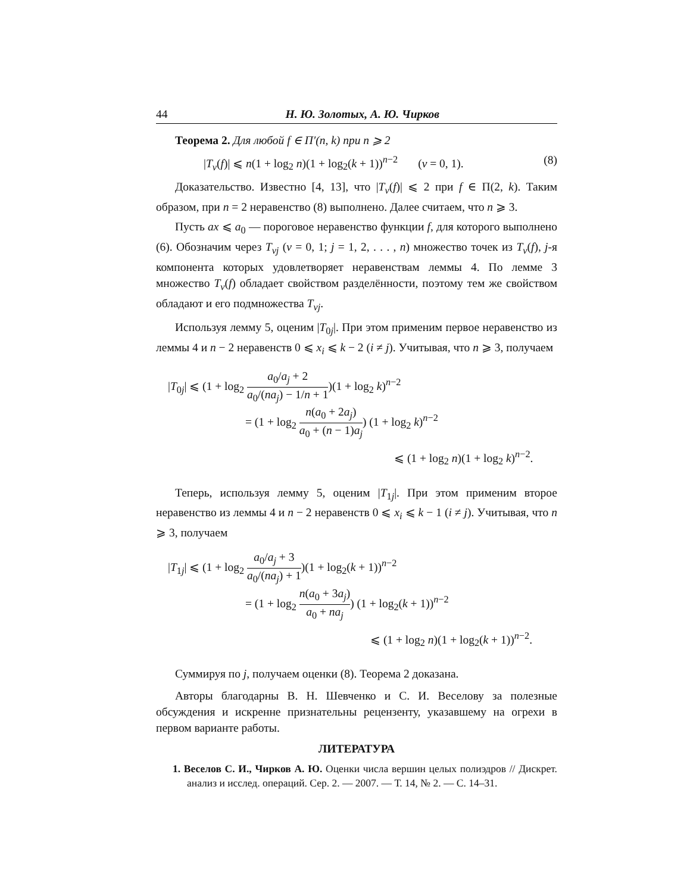44 Н. Ю. Золотых, А. Ю. Чирков
Теорема 2. Для любой f ∈ Π′(n, k) при n ⩾ 2
|T<sub>ν</sub>(f)| ⩽ n(1 + log<sub>2</sub> n)(1 + log<sub>2</sub>(k + 1))<sup>n−2</sup> (ν = 0, 1). (8)
Доказательство. Известно [4, 13], что |T<sub>ν</sub>(f)| ⩽ 2 при f ∈ Π(2, k). Таким образом, при n = 2 неравенство (8) выполнено. Далее считаем, что n ⩾ 3.
Пусть ax ⩽ a<sub>0</sub> — пороговое неравенство функции f, для которого выполнено (6). Обозначим через T<sub>νj</sub> (ν = 0, 1; j = 1, 2, . . . , n) множество точек из T<sub>ν</sub>(f), j-я компонента которых удовлетворяет неравенствам леммы 4. По лемме 3 множество T<sub>ν</sub>(f) обладает свойством разделённости, поэтому тем же свойством обладают и его подмножества T<sub>νj</sub>.
Используя лемму 5, оценим |T<sub>0j</sub>|. При этом применим первое неравенство из леммы 4 и n − 2 неравенств 0 ⩽ x<sub>i</sub> ⩽ k − 2 (i ≠ j). Учитывая, что n ⩾ 3, получаем
|T<sub>0j</sub>| ⩽ (1 + log<sub>2</sub> a<sub>0</sub>/a<sub>j</sub> + 2 a<sub>0</sub>/(na<sub>j</sub>) − 1/n + 1)(1 + log<sub>2</sub> k)<sup>n−2</sup>
= (1 + log<sub>2</sub> n(a<sub>0</sub> + 2a<sub>j</sub>) a<sub>0</sub> + (n − 1)a<sub>j</sub>) (1 + log<sub>2</sub> k)<sup>n−2</sup>
⩽ (1 + log<sub>2</sub> n)(1 + log<sub>2</sub> k)<sup>n−2</sup>.
Теперь, используя лемму 5, оценим |T<sub>1j</sub>|. При этом применим второе неравенство из леммы 4 и n − 2 неравенств 0 ⩽ x<sub>i</sub> ⩽ k − 1 (i ≠ j). Учитывая, что n ⩾ 3, получаем
|T<sub>1j</sub>| ⩽ (1 + log<sub>2</sub> a<sub>0</sub>/a<sub>j</sub> + 3 a<sub>0</sub>/(na<sub>j</sub>) + 1)(1 + log<sub>2</sub>(k + 1))<sup>n−2</sup>
= (1 + log<sub>2</sub> n(a<sub>0</sub> + 3a<sub>j</sub>) a<sub>0</sub> + na<sub>j</sub>) (1 + log<sub>2</sub>(k + 1))<sup>n−2</sup>
⩽ (1 + log<sub>2</sub> n)(1 + log<sub>2</sub>(k + 1))<sup>n−2</sup>.
Суммируя по j, получаем оценки (8). Теорема 2 доказана.
Авторы благодарны В. Н. Шевченко и С. И. Веселову за полезные обсуждения и искренне признательны рецензенту, указавшему на огрехи в первом варианте работы.
ЛИТЕРАТУРА
1. Веселов С. И., Чирков А. Ю. Оценки числа вершин целых полиэдров // Дискрет. анализ и исслед. операций. Сер. 2. — 2007. — Т. 14, № 2. — С. 14–31.